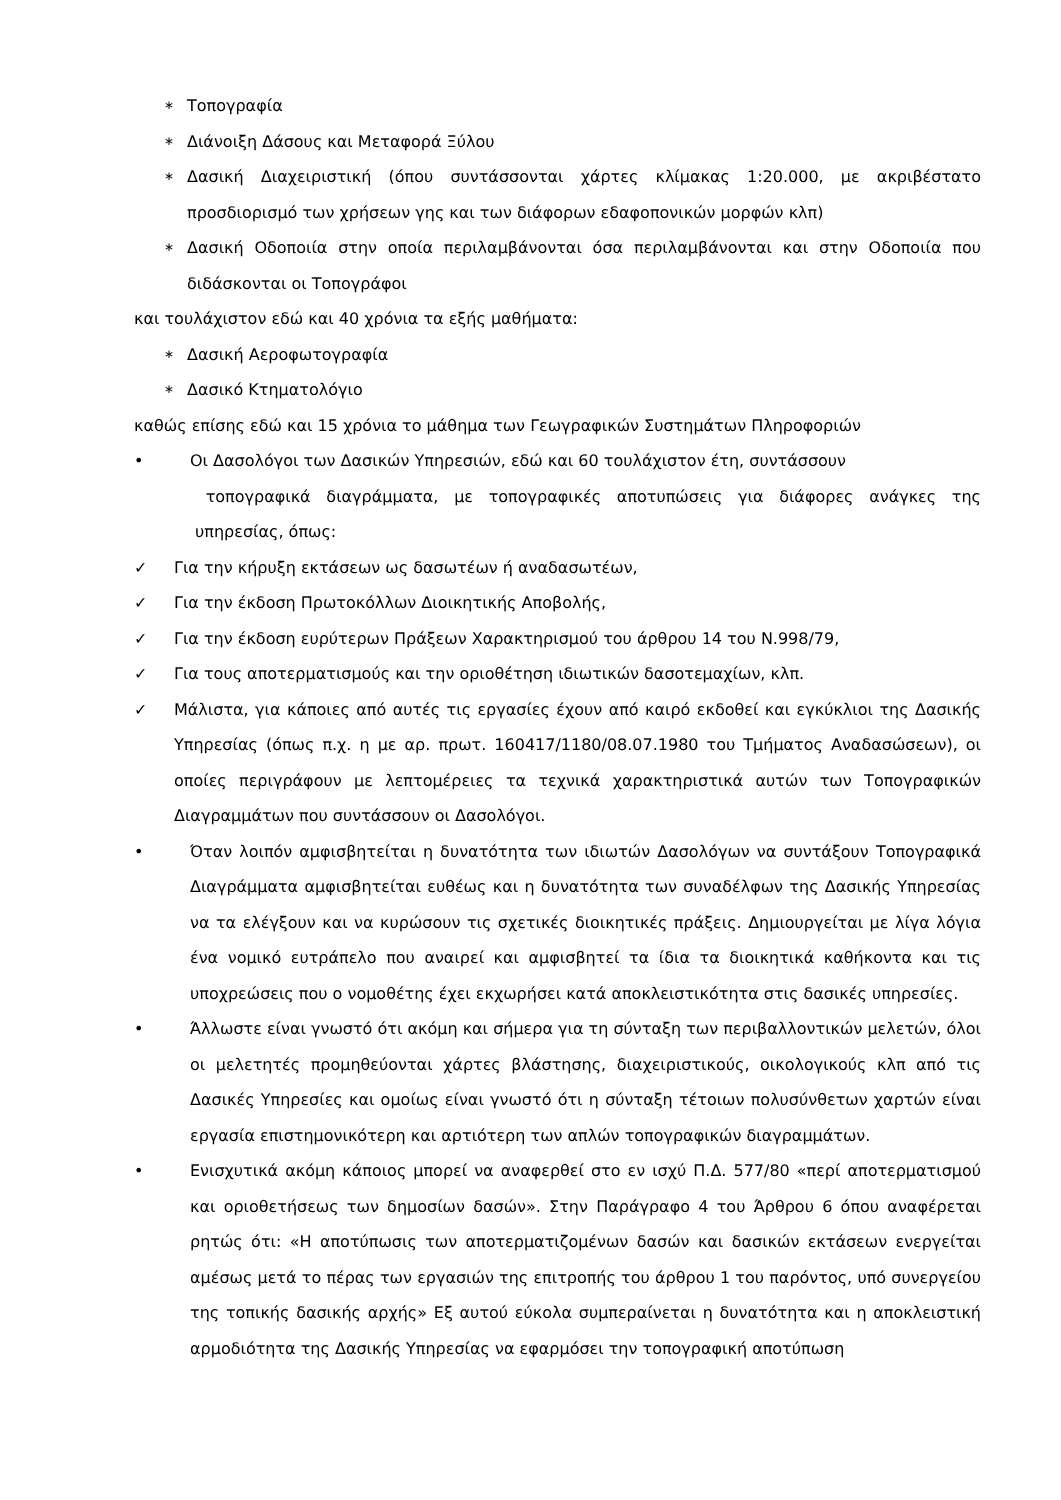∗ Τοπογραφία
∗ Διάνοιξη Δάσους και Μεταφορά Ξύλου
∗ Δασική Διαχειριστική (όπου συντάσσονται χάρτες κλίμακας 1:20.000, με ακριβέστατο προσδιορισμό των χρήσεων γης και των διάφορων εδαφοπονικών μορφών κλπ)
∗ Δασική Οδοποιία στην οποία περιλαμβάνονται όσα περιλαμβάνονται και στην Οδοποιία που διδάσκονται οι Τοπογράφοι
και τουλάχιστον εδώ και 40 χρόνια τα εξής μαθήματα:
∗ Δασική Αεροφωτογραφία
∗ Δασικό Κτηματολόγιο
καθώς επίσης εδώ και 15 χρόνια το μάθημα των Γεωγραφικών Συστημάτων Πληροφοριών
• Οι Δασολόγοι των Δασικών Υπηρεσιών, εδώ και 60 τουλάχιστον έτη, συντάσσουν
τοπογραφικά διαγράμματα, με τοπογραφικές αποτυπώσεις για διάφορες ανάγκες της υπηρεσίας, όπως:
✓ Για την κήρυξη εκτάσεων ως δασωτέων ή αναδασωτέων,
✓ Για την έκδοση Πρωτοκόλλων Διοικητικής Αποβολής,
✓ Για την έκδοση ευρύτερων Πράξεων Χαρακτηρισμού του άρθρου 14 του Ν.998/79,
✓ Για τους αποτερματισμούς και την οριοθέτηση ιδιωτικών δασοτεμαχίων, κλπ.
✓ Μάλιστα, για κάποιες από αυτές τις εργασίες έχουν από καιρό εκδοθεί και εγκύκλιοι της Δασικής Υπηρεσίας (όπως π.χ. η με αρ. πρωτ. 160417/1180/08.07.1980 του Τμήματος Αναδασώσεων), οι οποίες περιγράφουν με λεπτομέρειες τα τεχνικά χαρακτηριστικά αυτών των Τοπογραφικών Διαγραμμάτων που συντάσσουν οι Δασολόγοι.
• Όταν λοιπόν αμφισβητείται η δυνατότητα των ιδιωτών Δασολόγων να συντάξουν Τοπογραφικά Διαγράμματα αμφισβητείται ευθέως και η δυνατότητα των συναδέλφων της Δασικής Υπηρεσίας να τα ελέγξουν και να κυρώσουν τις σχετικές διοικητικές πράξεις. Δημιουργείται με λίγα λόγια ένα νομικό ευτράπελο που αναιρεί και αμφισβητεί τα ίδια τα διοικητικά καθήκοντα και τις υποχρεώσεις που ο νομοθέτης έχει εκχωρήσει κατά αποκλειστικότητα στις δασικές υπηρεσίες.
• Άλλωστε είναι γνωστό ότι ακόμη και σήμερα για τη σύνταξη των περιβαλλοντικών μελετών, όλοι οι μελετητές προμηθεύονται χάρτες βλάστησης, διαχειριστικούς, οικολογικούς κλπ από τις Δασικές Υπηρεσίες και ομοίως είναι γνωστό ότι η σύνταξη τέτοιων πολυσύνθετων χαρτών είναι εργασία επιστημονικότερη και αρτιότερη των απλών τοπογραφικών διαγραμμάτων.
• Ενισχυτικά ακόμη κάποιος μπορεί να αναφερθεί στο εν ισχύ Π.Δ. 577/80 «περί αποτερματισμού και οριοθετήσεως των δημοσίων δασών». Στην Παράγραφο 4 του Άρθρου 6 όπου αναφέρεται ρητώς ότι: «Η αποτύπωσις των αποτερματιζομένων δασών και δασικών εκτάσεων ενεργείται αμέσως μετά το πέρας των εργασιών της επιτροπής του άρθρου 1 του παρόντος, υπό συνεργείου της τοπικής δασικής αρχής» Εξ αυτού εύκολα συμπεραίνεται η δυνατότητα και η αποκλειστική αρμοδιότητα της Δασικής Υπηρεσίας να εφαρμόσει την τοπογραφική αποτύπωση